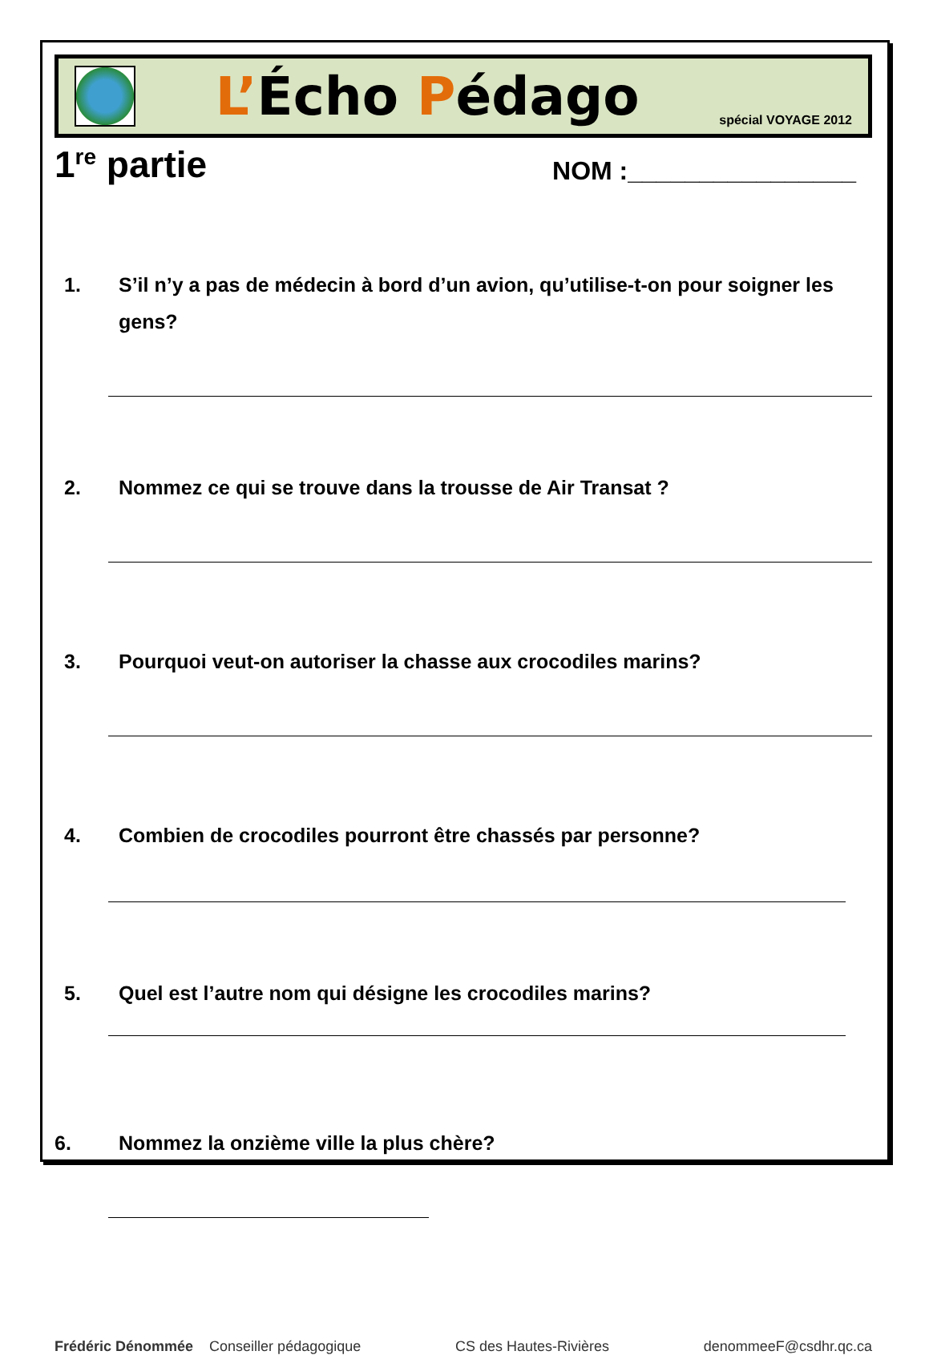L’Écho Pédago
spécial VOYAGE 2012
1<sup>re</sup> partie
NOM :________________
1. S’il n’y a pas de médecin à bord d’un avion, qu’utilise-t-on pour soigner les gens?
2. Nommez ce qui se trouve dans la trousse de Air Transat ?
3. Pourquoi veut-on autoriser la chasse aux crocodiles marins?
4. Combien de crocodiles pourront être chassés par personne?
5. Quel est l’autre nom qui désigne les crocodiles marins?
6. Nommez la onzième ville la plus chère?
Frédéric Dénommée Conseiller pédagogique CS des Hautes-Rivières denommeeF@csdhr.qc.ca